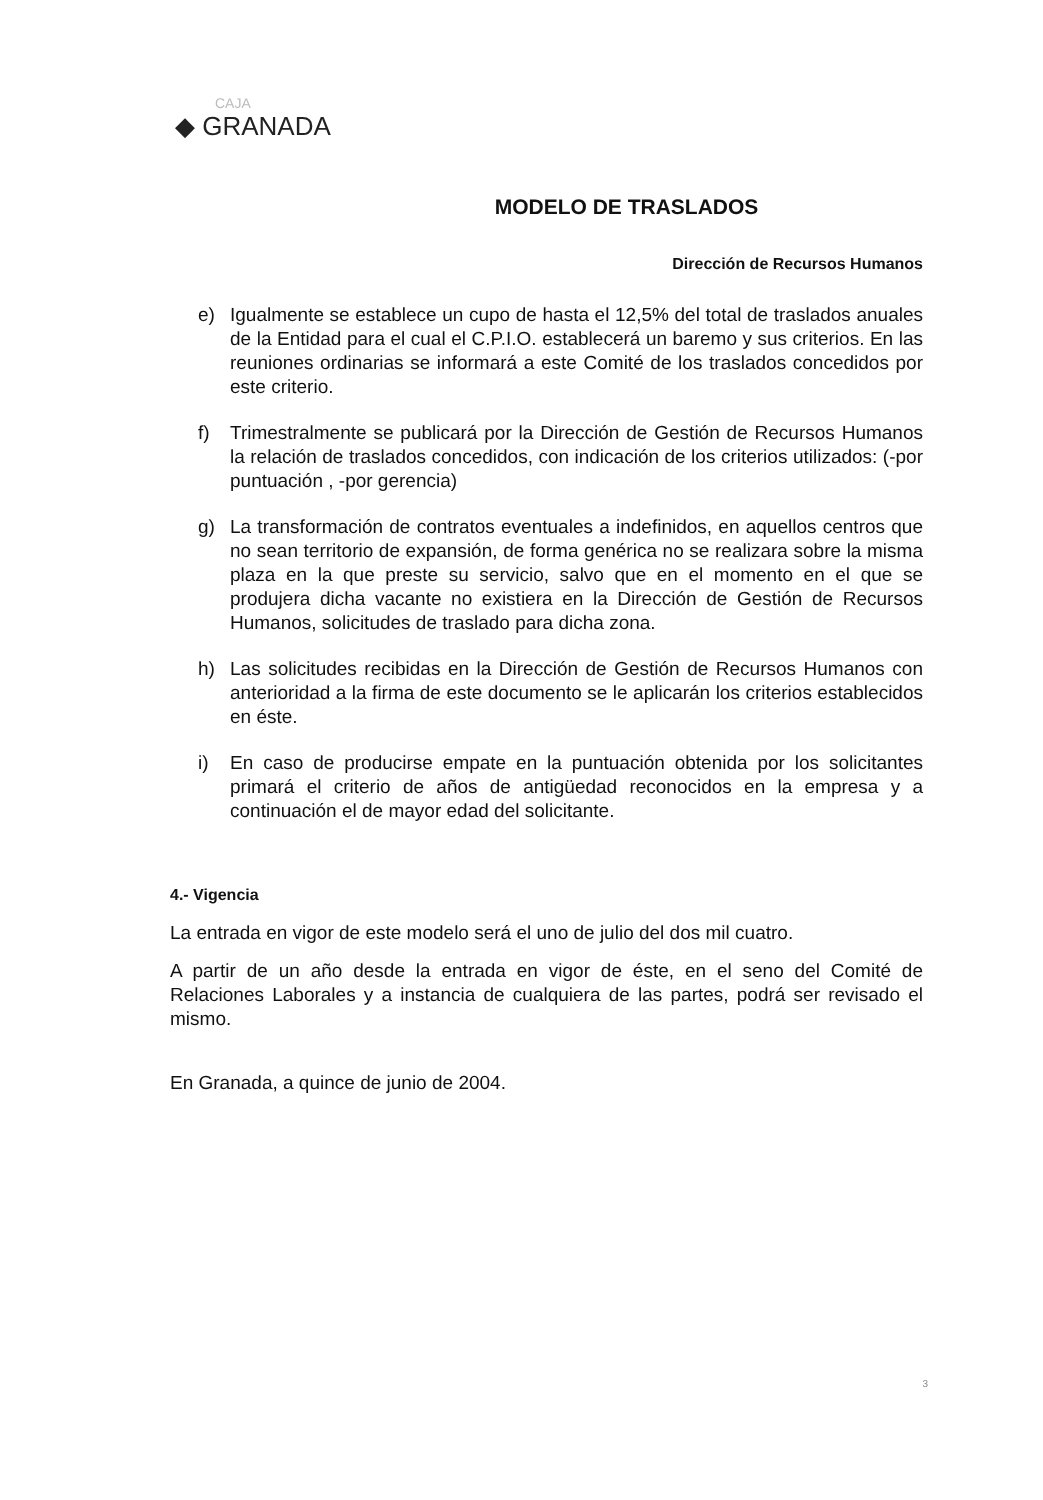CAJA
◆ GRANADA
MODELO DE TRASLADOS
Dirección de Recursos Humanos
e) Igualmente se establece un cupo de hasta el 12,5% del total de traslados anuales de la Entidad para el cual el C.P.I.O. establecerá un baremo y sus criterios. En las reuniones ordinarias se informará a este Comité de los traslados concedidos por este criterio.
f) Trimestralmente se publicará por la Dirección de Gestión de Recursos Humanos la relación de traslados concedidos, con indicación de los criterios utilizados: (-por puntuación , -por gerencia)
g) La transformación de contratos eventuales a indefinidos, en aquellos centros que no sean territorio de expansión, de forma genérica no se realizara sobre la misma plaza en la que preste su servicio, salvo que en el momento en el que se produjera dicha vacante no existiera en la Dirección de Gestión de Recursos Humanos, solicitudes de traslado para dicha zona.
h) Las solicitudes recibidas en la Dirección de Gestión de Recursos Humanos con anterioridad a la firma de este documento se le aplicarán los criterios establecidos en éste.
i) En caso de producirse empate en la puntuación obtenida por los solicitantes primará el criterio de años de antigüedad reconocidos en la empresa y a continuación el de mayor edad del solicitante.
4.- Vigencia
La entrada en vigor de este modelo será el uno de julio del dos mil cuatro.
A partir de un año desde la entrada en vigor de éste, en el seno del Comité de Relaciones Laborales y a instancia de cualquiera de las partes, podrá ser revisado el mismo.
En Granada, a quince de junio de 2004.
3